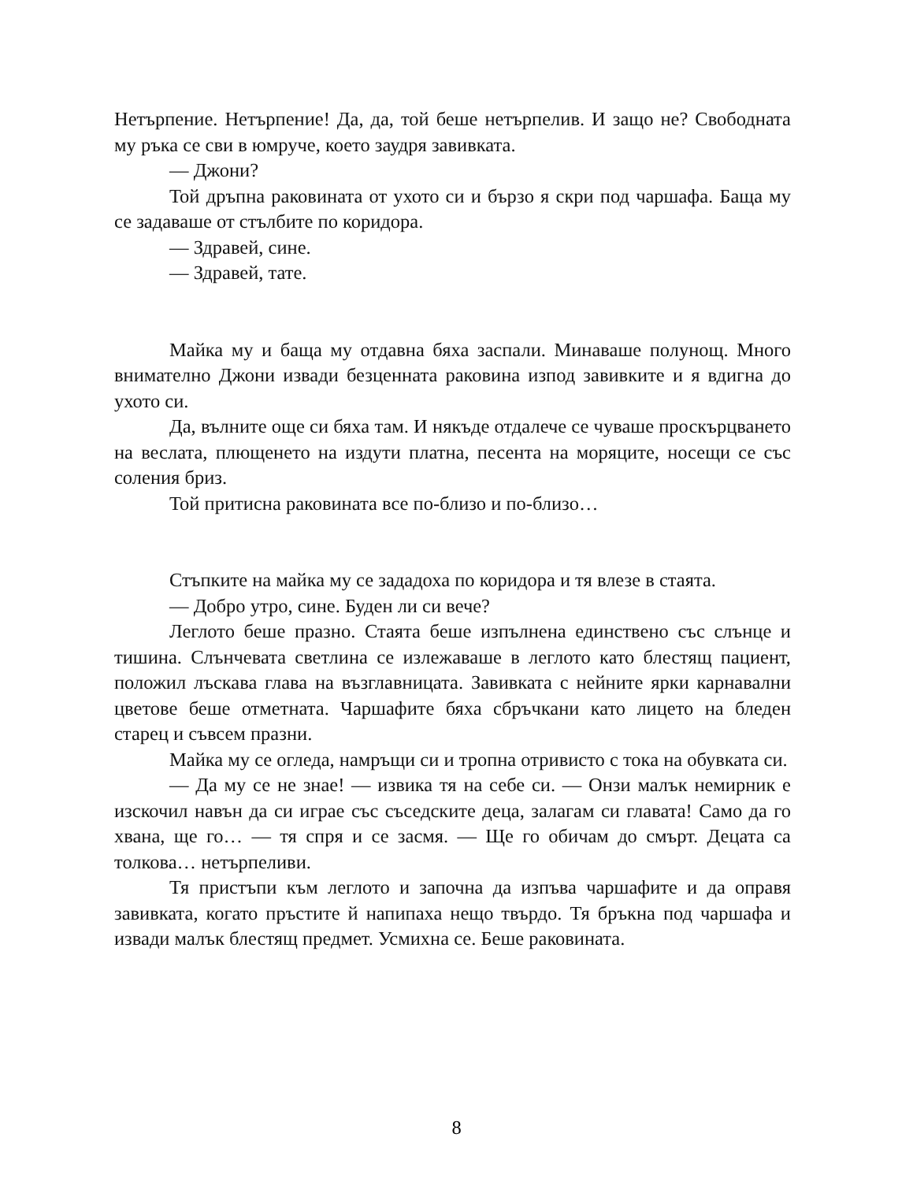Нетърпение. Нетърпение! Да, да, той беше нетърпелив. И защо не? Свободната му ръка се сви в юмруче, което заудря завивката.
— Джони?
Той дръпна раковината от ухото си и бързо я скри под чаршафа. Баща му се задаваше от стълбите по коридора.
— Здравей, сине.
— Здравей, тате.
Майка му и баща му отдавна бяха заспали. Минаваше полунощ. Много внимателно Джони извади безценната раковина изпод завивките и я вдигна до ухото си.
Да, вълните още си бяха там. И някъде отдалече се чуваше проскърцването на веслата, плющенето на издути платна, песента на моряците, носещи се със соления бриз.
Той притисна раковината все по-близо и по-близо…
Стъпките на майка му се зададоха по коридора и тя влезе в стаята.
— Добро утро, сине. Буден ли си вече?
Леглото беше празно. Стаята беше изпълнена единствено със слънце и тишина. Слънчевата светлина се излежаваше в леглото като блестящ пациент, положил лъскава глава на възглавницата. Завивката с нейните ярки карнавални цветове беше отметната. Чаршафите бяха сбръчкани като лицето на бледен старец и съвсем празни.
Майка му се огледа, намръщи си и тропна отривисто с тока на обувката си.
— Да му се не знае! — извика тя на себе си. — Онзи малък немирник е изскочил навън да си играе със съседските деца, залагам си главата! Само да го хвана, ще го… — тя спря и се засмя. — Ще го обичам до смърт. Децата са толкова… нетърпеливи.
Тя пристъпи към леглото и започна да изпъва чаршафите и да оправя завивката, когато пръстите й напипаха нещо твърдо. Тя бръкна под чаршафа и извади малък блестящ предмет. Усмихна се. Беше раковината.
8